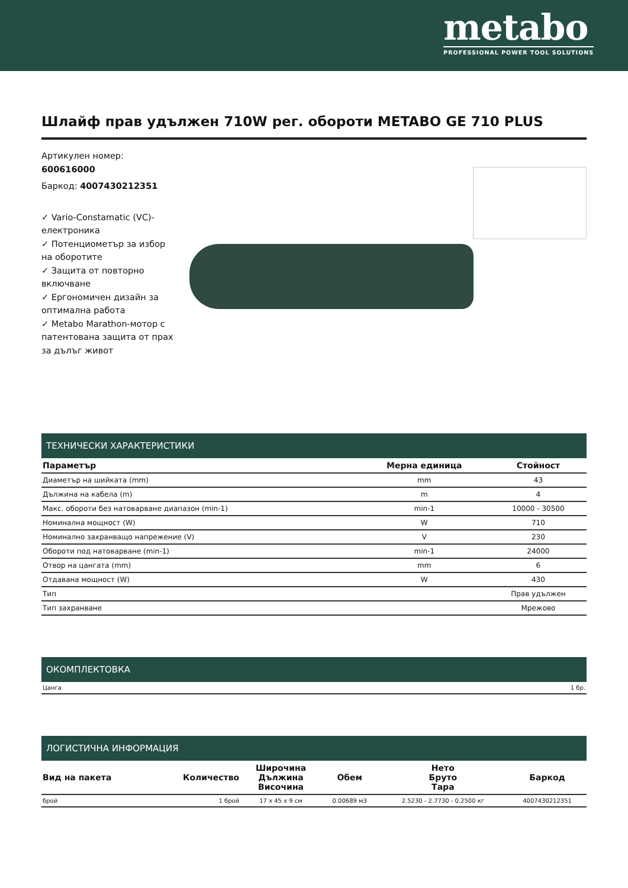metabo
PROFESSIONAL POWER TOOL SOLUTIONS
Шлайф прав удължен 710W рег. обороти METABO GE 710 PLUS
Артикулен номер:
600616000
Баркод: 4007430212351
✓ Vario-Constamatic (VC)-електроника
✓ Потенциометър за избор на оборотите
✓ Защита от повторно включване
✓ Ергономичен дизайн за оптимална работа
✓ Metabo Marathon-мотор с патентована защита от прах за дълъг живот
ТЕХНИЧЕСКИ ХАРАКТЕРИСТИКИ
| Параметър | Мерна единица | Стойност |
| --- | --- | --- |
| Диаметър на шийката (mm) | mm | 43 |
| Дължина на кабела (m) | m | 4 |
| Макс. обороти без натоварване диапазон (min-1) | min-1 | 10000 - 30500 |
| Номинална мощност (W) | W | 710 |
| Номинално захранващо напрежение (V) | V | 230 |
| Обороти под натоварване (min-1) | min-1 | 24000 |
| Отвор на цангата (mm) | mm | 6 |
| Отдавана мощност (W) | W | 430 |
| Тип | | Прав удължен |
| Тип захранване | | Мрежово |
ОКОМПЛЕКТОВКА
| Цанга | 1 бр. |
ЛОГИСТИЧНА ИНФОРМАЦИЯ
| Вид на пакета | Количество | Широчина Дължина Височина | Обем | Нето Бруто Тара | Баркод |
| --- | --- | --- | --- | --- | --- |
| брой | 1 брой | 17 x 45 x 9 см | 0.00689 м3 | 2.5230 - 2.7730 - 0.2500 кг | 4007430212351 |